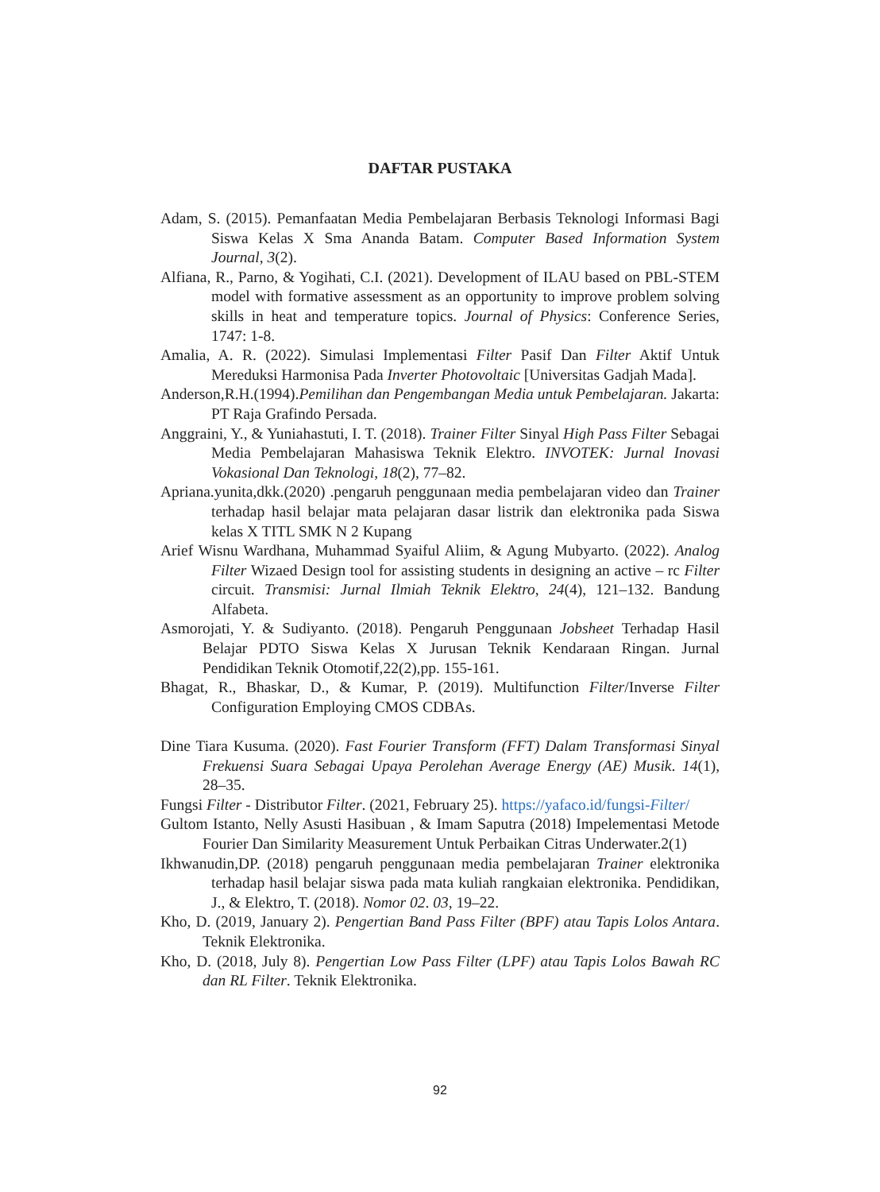DAFTAR PUSTAKA
Adam, S. (2015). Pemanfaatan Media Pembelajaran Berbasis Teknologi Informasi Bagi Siswa Kelas X Sma Ananda Batam. Computer Based Information System Journal, 3(2).
Alfiana, R., Parno, & Yogihati, C.I. (2021). Development of ILAU based on PBL-STEM model with formative assessment as an opportunity to improve problem solving skills in heat and temperature topics. Journal of Physics: Conference Series, 1747: 1-8.
Amalia, A. R. (2022). Simulasi Implementasi Filter Pasif Dan Filter Aktif Untuk Mereduksi Harmonisa Pada Inverter Photovoltaic [Universitas Gadjah Mada].
Anderson,R.H.(1994).Pemilihan dan Pengembangan Media untuk Pembelajaran. Jakarta: PT Raja Grafindo Persada.
Anggraini, Y., & Yuniahastuti, I. T. (2018). Trainer Filter Sinyal High Pass Filter Sebagai Media Pembelajaran Mahasiswa Teknik Elektro. INVOTEK: Jurnal Inovasi Vokasional Dan Teknologi, 18(2), 77–82.
Apriana.yunita,dkk.(2020) .pengaruh penggunaan media pembelajaran video dan Trainer terhadap hasil belajar mata pelajaran dasar listrik dan elektronika pada Siswa kelas X TITL SMK N 2 Kupang
Arief Wisnu Wardhana, Muhammad Syaiful Aliim, & Agung Mubyarto. (2022). Analog Filter Wizaed Design tool for assisting students in designing an active – rc Filter circuit. Transmisi: Jurnal Ilmiah Teknik Elektro, 24(4), 121–132. Bandung Alfabeta.
Asmorojati, Y. & Sudiyanto. (2018). Pengaruh Penggunaan Jobsheet Terhadap Hasil Belajar PDTO Siswa Kelas X Jurusan Teknik Kendaraan Ringan. Jurnal Pendidikan Teknik Otomotif,22(2),pp. 155-161.
Bhagat, R., Bhaskar, D., & Kumar, P. (2019). Multifunction Filter/Inverse Filter Configuration Employing CMOS CDBAs.
Dine Tiara Kusuma. (2020). Fast Fourier Transform (FFT) Dalam Transformasi Sinyal Frekuensi Suara Sebagai Upaya Perolehan Average Energy (AE) Musik. 14(1), 28–35.
Fungsi Filter - Distributor Filter. (2021, February 25). https://yafaco.id/fungsi-Filter/
Gultom Istanto, Nelly Asusti Hasibuan , & Imam Saputra (2018) Impelementasi Metode Fourier Dan Similarity Measurement Untuk Perbaikan Citras Underwater.2(1)
Ikhwanudin,DP. (2018) pengaruh penggunaan media pembelajaran Trainer elektronika terhadap hasil belajar siswa pada mata kuliah rangkaian elektronika. Pendidikan, J., & Elektro, T. (2018). Nomor 02. 03, 19–22.
Kho, D. (2019, January 2). Pengertian Band Pass Filter (BPF) atau Tapis Lolos Antara. Teknik Elektronika.
Kho, D. (2018, July 8). Pengertian Low Pass Filter (LPF) atau Tapis Lolos Bawah RC dan RL Filter. Teknik Elektronika.
92